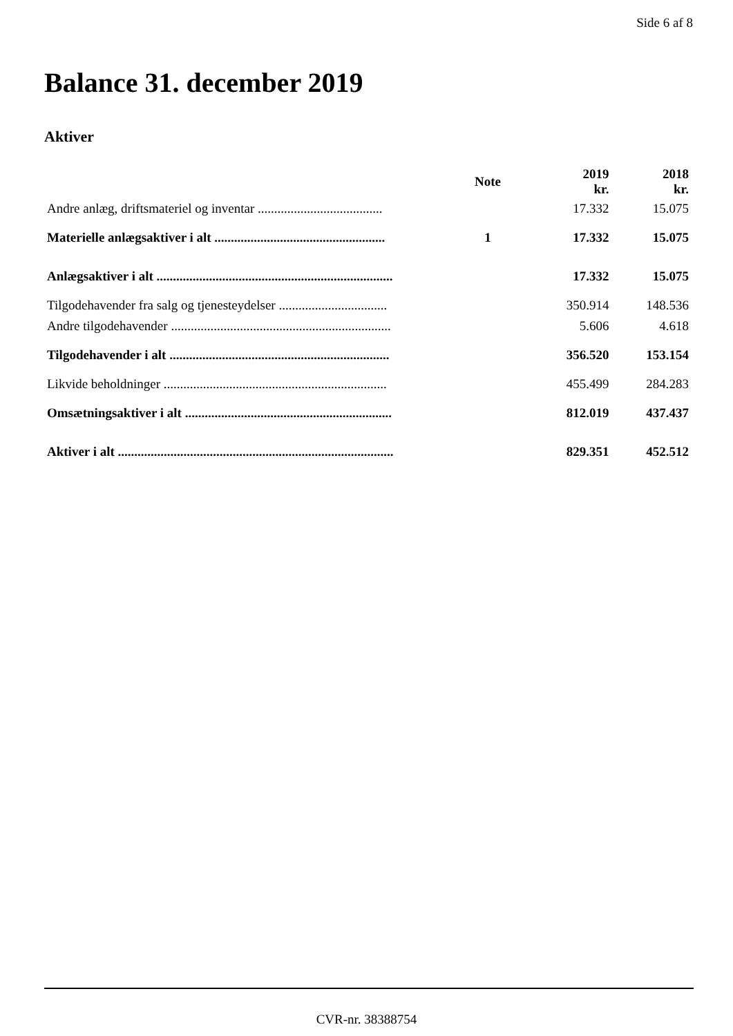Side 6 af 8
Balance 31. december 2019
Aktiver
| | Note | 2019 kr. | 2018 kr. |
| --- | --- | --- | --- |
| Andre anlæg, driftsmateriel og inventar ...................................... | | 17.332 | 15.075 |
| Materielle anlægsaktiver i alt .................................................... | 1 | 17.332 | 15.075 |
| Anlægsaktiver i alt ........................................................................ | | 17.332 | 15.075 |
| Tilgodehavender fra salg og tjenesteydelser ................................. | | 350.914 | 148.536 |
| Andre tilgodehavender ................................................................... | | 5.606 | 4.618 |
| Tilgodehavender i alt ................................................................... | | 356.520 | 153.154 |
| Likvide beholdninger .................................................................... | | 455.499 | 284.283 |
| Omsætningsaktiver i alt ............................................................... | | 812.019 | 437.437 |
| Aktiver i alt .................................................................................... | | 829.351 | 452.512 |
CVR-nr. 38388754